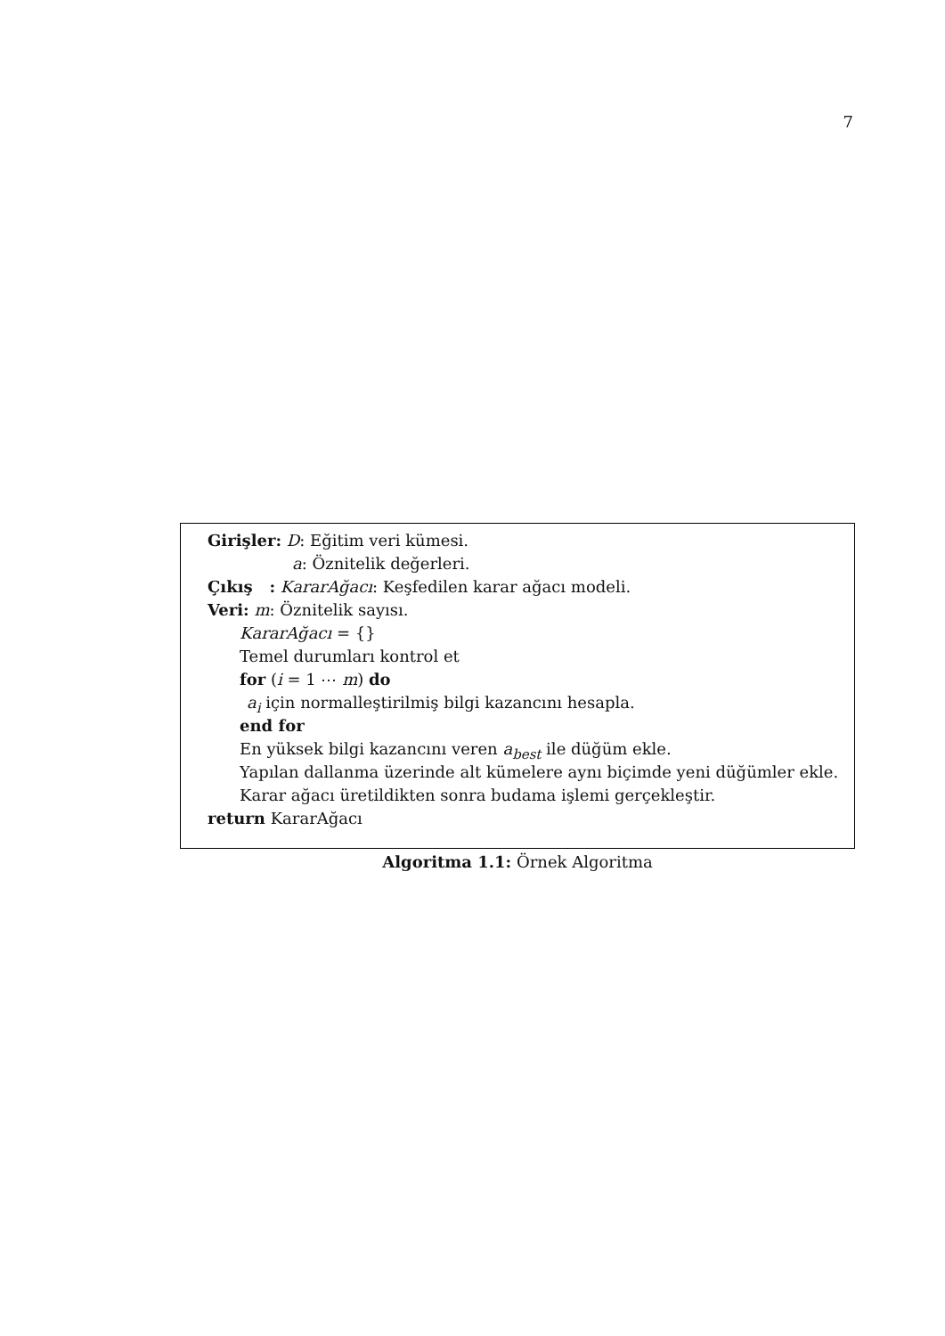7
Girişler: D: Eğitim veri kümesi.
a: Öznitelik değerleri.
Çıkış : KararAğacı: Keşfedilen karar ağacı modeli.
Veri: m: Öznitelik sayısı.
KararAğacı = {}
Temel durumları kontrol et
for (i = 1 ⋯ m) do
a<sub>i</sub> için normalleştirilmiş bilgi kazancını hesapla.
end for
En yüksek bilgi kazancını veren a<sub>best</sub> ile düğüm ekle.
Yapılan dallanma üzerinde alt kümelere aynı biçimde yeni düğümler ekle.
Karar ağacı üretildikten sonra budama işlemi gerçekleştir.
return KararAğacı
Algoritma 1.1: Örnek Algoritma